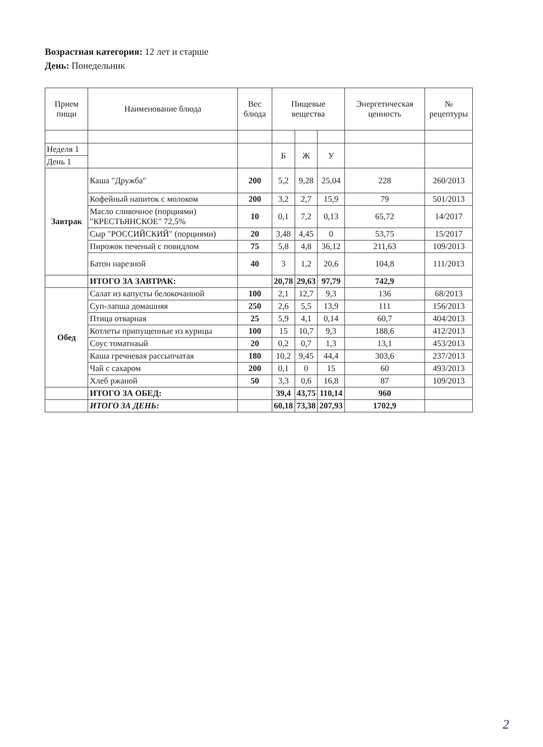Возрастная категория: 12 лет и старше
День: Понедельник
| Прием пищи | Наименование блюда | Вес блюда | Пищевые вещества | | | Энергетическая ценность | № рецептуры |
| --- | --- | --- | --- | --- | --- | --- | --- |
| Неделя 1 | | | Б | Ж | У | | |
| День 1 | | | | | | | |
| Завтрак | Каша "Дружба" | 200 | 5,2 | 9,28 | 25,04 | 228 | 260/2013 |
| | Кофейный напиток с молоком | 200 | 3,2 | 2,7 | 15,9 | 79 | 501/2013 |
| | Масло сливочное (порциями) "КРЕСТЬЯНСКОЕ" 72,5% | 10 | 0,1 | 7,2 | 0,13 | 65,72 | 14/2017 |
| | Сыр "РОССИЙСКИЙ" (порциями) | 20 | 3,48 | 4,45 | 0 | 53,75 | 15/2017 |
| | Пирожок печеный с повидлом | 75 | 5,8 | 4,8 | 36,12 | 211,63 | 109/2013 |
| | Батон нарезной | 40 | 3 | 1,2 | 20,6 | 104,8 | 111/2013 |
| | ИТОГО ЗА ЗАВТРАК: | | 20,78 | 29,63 | 97,79 | 742,9 | |
| Обед | Салат из капусты белокочанной | 100 | 2,1 | 12,7 | 9,3 | 136 | 68/2013 |
| | Суп-лапша домашняя | 250 | 2,6 | 5,5 | 13,9 | 111 | 156/2013 |
| | Птица отварная | 25 | 5,9 | 4,1 | 0,14 | 60,7 | 404/2013 |
| | Котлеты припущенные из курицы | 100 | 15 | 10,7 | 9,3 | 188,6 | 412/2013 |
| | Соус томатнаый | 20 | 0,2 | 0,7 | 1,3 | 13,1 | 453/2013 |
| | Каша гречневая рассыпчатая | 180 | 10,2 | 9,45 | 44,4 | 303,6 | 237/2013 |
| | Чай с сахаром | 200 | 0,1 | 0 | 15 | 60 | 493/2013 |
| | Хлеб ржаной | 50 | 3,3 | 0,6 | 16,8 | 87 | 109/2013 |
| | ИТОГО ЗА ОБЕД: | | 39,4 | 43,75 | 110,14 | 960 | |
| | ИТОГО ЗА ДЕНЬ: | | 60,18 | 73,38 | 207,93 | 1702,9 | |
2